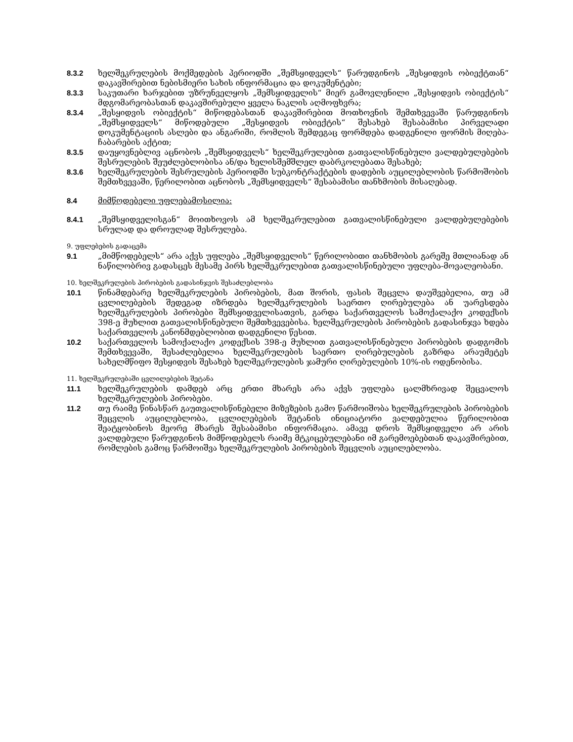8.3.2 ხელშეკრულების მოქმედების პერიოდში „შემსყიდველს“ წარუდგინოს „შესყიდვის ობიექტთან“ დაკავშირებით ნებისმიერი სახის ინფორმაცია და დოკუმენტები;
8.3.3 საკუთარი ხარჯებით უზრუნველყოს „შემსყიდველის“ მიერ გამოვლენილი „შესყიდვის ობიექტის“ მდგომარეობასთან დაკავშირებული ყველა ნაკლის აღმოფხვრა;
8.3.4 „შესყიდვის ობიექტის“ მიწოდებასთან დაკავშირებით მოთხოვნის შემთხვევაში წარუდგინოს „შემსყიდველს“ მიწოდებული „შესყიდვის ობიექტის“ შესახებ შესაბამისი პირველადი დოკუმენტაციის ასლები და ანგარიში, რომლის შემდეგაც ფორმდება დადგენილი ფორმის მიღება-ჩაბარების აქტით;
8.3.5 დაუყოვნებლივ აცნობოს „შემსყიდველს“ ხელშეკრულებით გათვალისწინებული ვალდებულებების შესრულების შეუძლებლობისა ან/და ხელისშემშლელ დაბრკოლებათა შესახებ;
8.3.6 ხელშეკრულების შესრულების პერიოდში სუბკონტრაქტების დადების აუცილებლობის წარმოშობის შემთხვევაში, წერილობით აცნობოს „შემსყიდველს“ შესაბამისი თანხმობის მისაღებად.
8.4 მიმწოდებელი უფლებამოსილია:
8.4.1 „შემსყიდველისგან“ მოითხოვოს ამ ხელშეკრულებით გათვალისწინებული ვალდებულებების სრულად და დროულად შესრულება.
9. უფლებების გადაცემა
9.1 „მიმწოდებელს“ არა აქვს უფლება „შემსყიდველის“ წერილობითი თანხმობის გარეშე მთლიანად ან ნაწილობრივ გადასცეს მესამე პირს ხელშეკრულებით გათვალისწინებული უფლება-მოვალეობანი.
10. ხელშეკრულების პირობების გადასინჯვის შესაძლებლობა
10.1 წინამდებარე ხელშეკრულების პირობების, მათ შორის, ფასის შეცვლა დაუშვებელია, თუ ამ ცვლილებების შედეგად იზრდება ხელშეკრულების საერთო ღირებულება ან უარესდება ხელშეკრულების პირობები შემსყიდველისათვის, გარდა საქართველოს სამოქალაქო კოდექსის 398-ე მუხლით გათვალისწინებული შემთხვევებისა. ხელშეკრულების პირობების გადასინჯვა ხდება საქართველოს კანონმდებლობით დადგენილი წესით.
10.2 საქართველოს სამოქალაქო კოდექსის 398-ე მუხლით გათვალისწინებული პირობების დადგომის შემთხვევაში, შესაძლებელია ხელშეკრულების საერთო ღირებულების გაზრდა არაუმეტეს სახელმწიფო შესყიდვის შესახებ ხელშეკრულების ჯამური ღირებულების 10%-ის ოდენობისა.
11. ხელშეკრულებაში ცვლილებების შეტანა
11.1 ხელშეკრულების დამდებ არც ერთი მხარეს არა აქვს უფლება ცალმხრივად შეცვალოს ხელშეკრულების პირობები.
11.2 თუ რაიმე წინასწარ გაუთვალისწინებელი მიზეზების გამო წარმოიშობა ხელშეკრულების პირობების შეცვლის აუცილებლობა, ცვლილებების შეტანის ინიციატორი ვალდებულია წერილობით შეატყობინოს მეორე მხარეს შესაბამისი ინფორმაცია. ამავე დროს შემსყიდველი არ არის ვალდებული წარუდგინოს მიმწოდებელს რაიმე მტკიცებულებანი იმ გარემოებებთან დაკავშირებით, რომლების გამოც წარმოიშვა ხელშეკრულების პირობების შეცვლის აუცილებლობა.